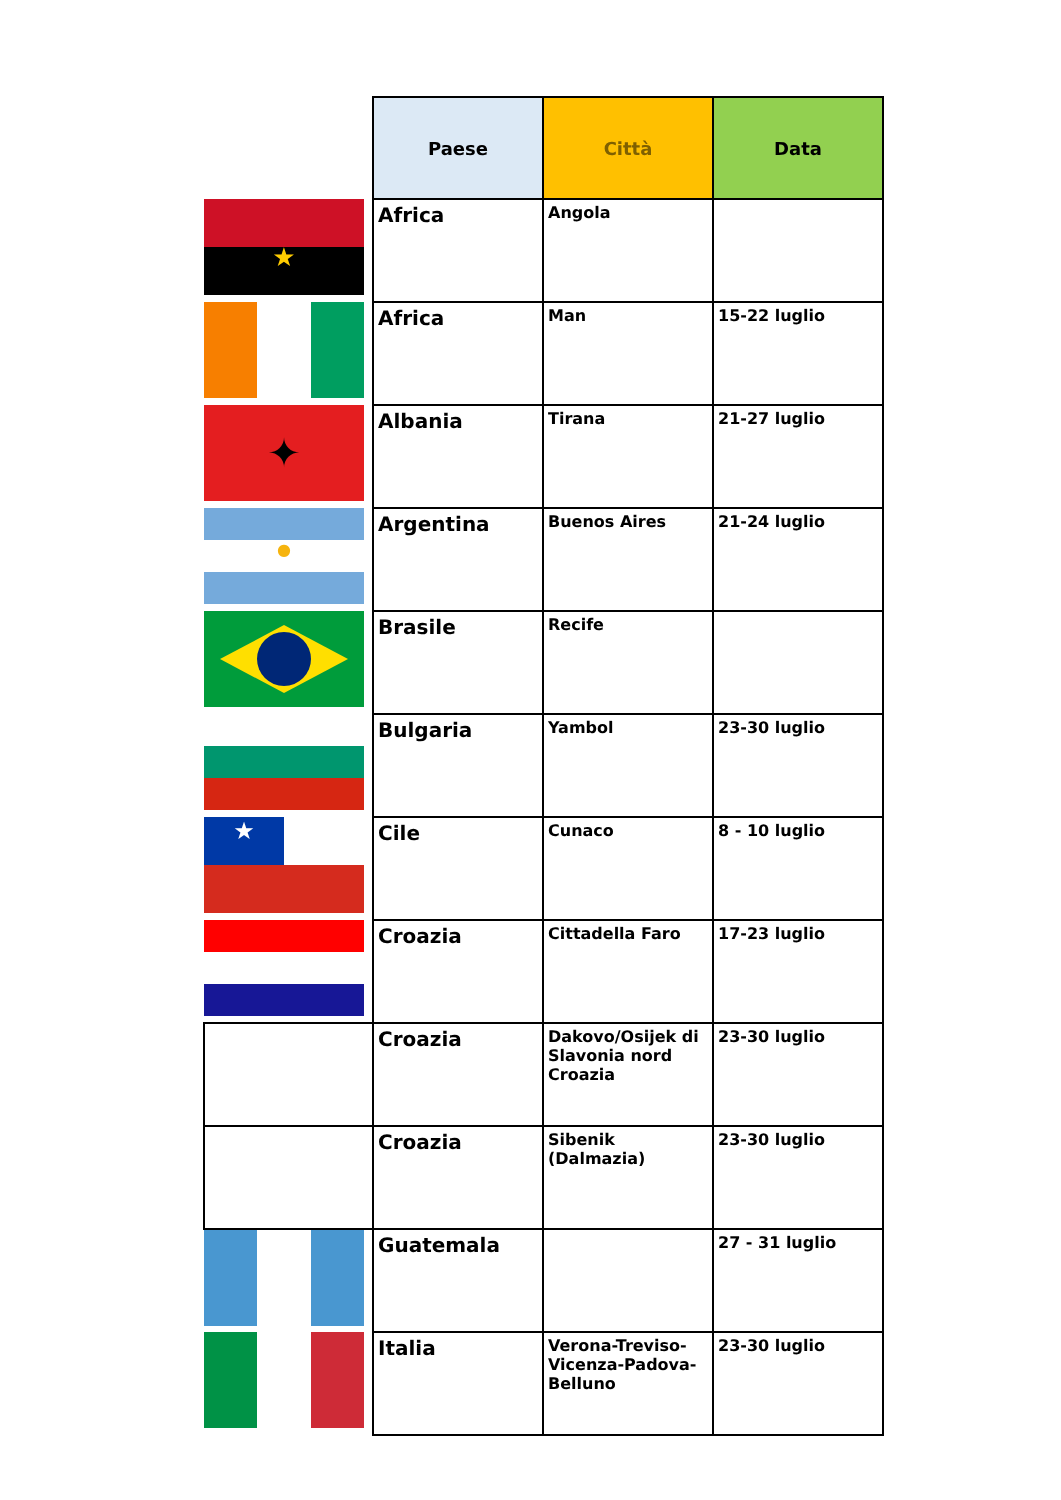| | Paese | Città | Data |
| --- | --- | --- | --- |
| ★ | Africa | Angola | |
| | Africa | Man | 15-22 luglio |
| ✦ | Albania | Tirana | 21-27 luglio |
| ● | Argentina | Buenos Aires | 21-24 luglio |
| | Brasile | Recife | |
| | Bulgaria | Yambol | 23-30 luglio |
| ★ | Cile | Cunaco | 8 - 10 luglio |
| | Croazia | Cittadella Faro | 17-23 luglio |
| | Croazia | Dakovo/Osijek di Slavonia nord Croazia | 23-30 luglio |
| | Croazia | Sibenik (Dalmazia) | 23-30 luglio |
| | Guatemala | | 27 - 31 luglio |
| | Italia | Verona-Treviso-Vicenza-Padova-Belluno | 23-30 luglio |